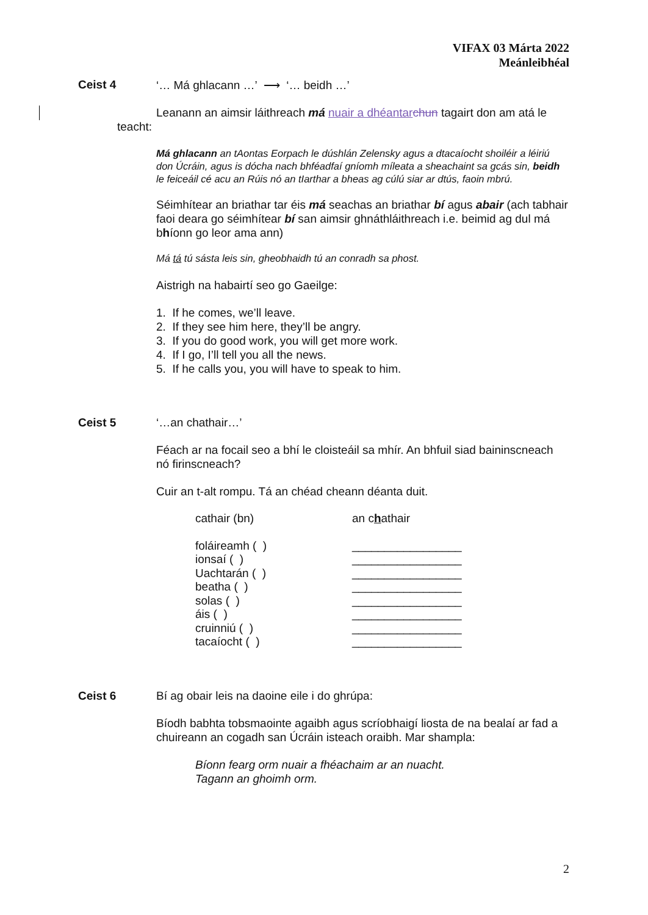VIFAX 03 Márta 2022
Meánleibhéal
Ceist 4 ‘… Má ghlacann …’ ⟶ ‘… beidh …’
Leanann an aimsir láithreach má nuair a dhéantar chun tagairt don am atá le teacht:
Má ghlacann an tAontas Eorpach le dúshlán Zelensky agus a dtacaíocht shoiléir a léiriú don Úcráin, agus is dócha nach bhféadfaí gníomh míleata a sheachaint sa gcás sin, beidh le feiceáil cé acu an Rúis nó an tIarthar a bheas ag cúlú siar ar dtús, faoin mbrú.
Séimhítear an briathar tar éis má seachas an briathar bí agus abair (ach tabhair faoi deara go séimhítear bí san aimsir ghnáthláithreach i.e. beimid ag dul má bhíonn go leor ama ann)
Má tá tú sásta leis sin, gheobhaidh tú an conradh sa phost.
Aistrigh na habairtí seo go Gaeilge:
1. If he comes, we’ll leave.
2. If they see him here, they’ll be angry.
3. If you do good work, you will get more work.
4. If I go, I’ll tell you all the news.
5. If he calls you, you will have to speak to him.
Ceist 5 ‘…an chathair…’
Féach ar na focail seo a bhí le cloisteáil sa mhír. An bhfuil siad baininscneach nó firinscneach?
Cuir an t-alt rompu. Tá an chéad cheann déanta duit.
| cathair (bn) | an c h athair |
| foláireamh ( ) | _________________ |
| ionsaí ( ) | _________________ |
| Uachtarán ( ) | _________________ |
| beatha ( ) | _________________ |
| solas ( ) | _________________ |
| áis ( ) | _________________ |
| cruinniú ( ) | _________________ |
| tacaíocht ( ) | _________________ |
Ceist 6 Bí ag obair leis na daoine eile i do ghrúpa:
Bíodh babhta tobsmaointe agaibh agus scríobhaigí liosta de na bealaí ar fad a chuireann an cogadh san Úcráin isteach oraibh. Mar shampla:
Bíonn fearg orm nuair a fhéachaim ar an nuacht.
Tagann an ghoimh orm.
2